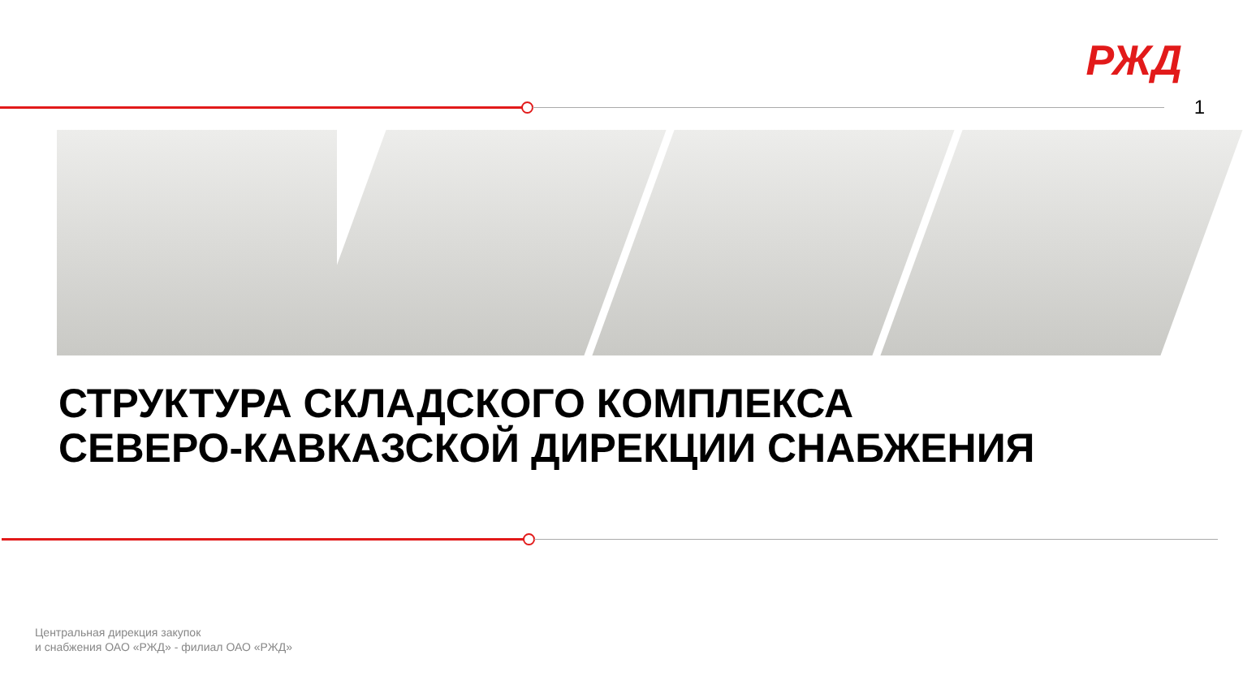РЖД
1
СТРУКТУРА СКЛАДСКОГО КОМПЛЕКСА
СЕВЕРО-КАВКАЗСКОЙ ДИРЕКЦИИ СНАБЖЕНИЯ
Центральная дирекция закупок
и снабжения ОАО «РЖД» - филиал ОАО «РЖД»